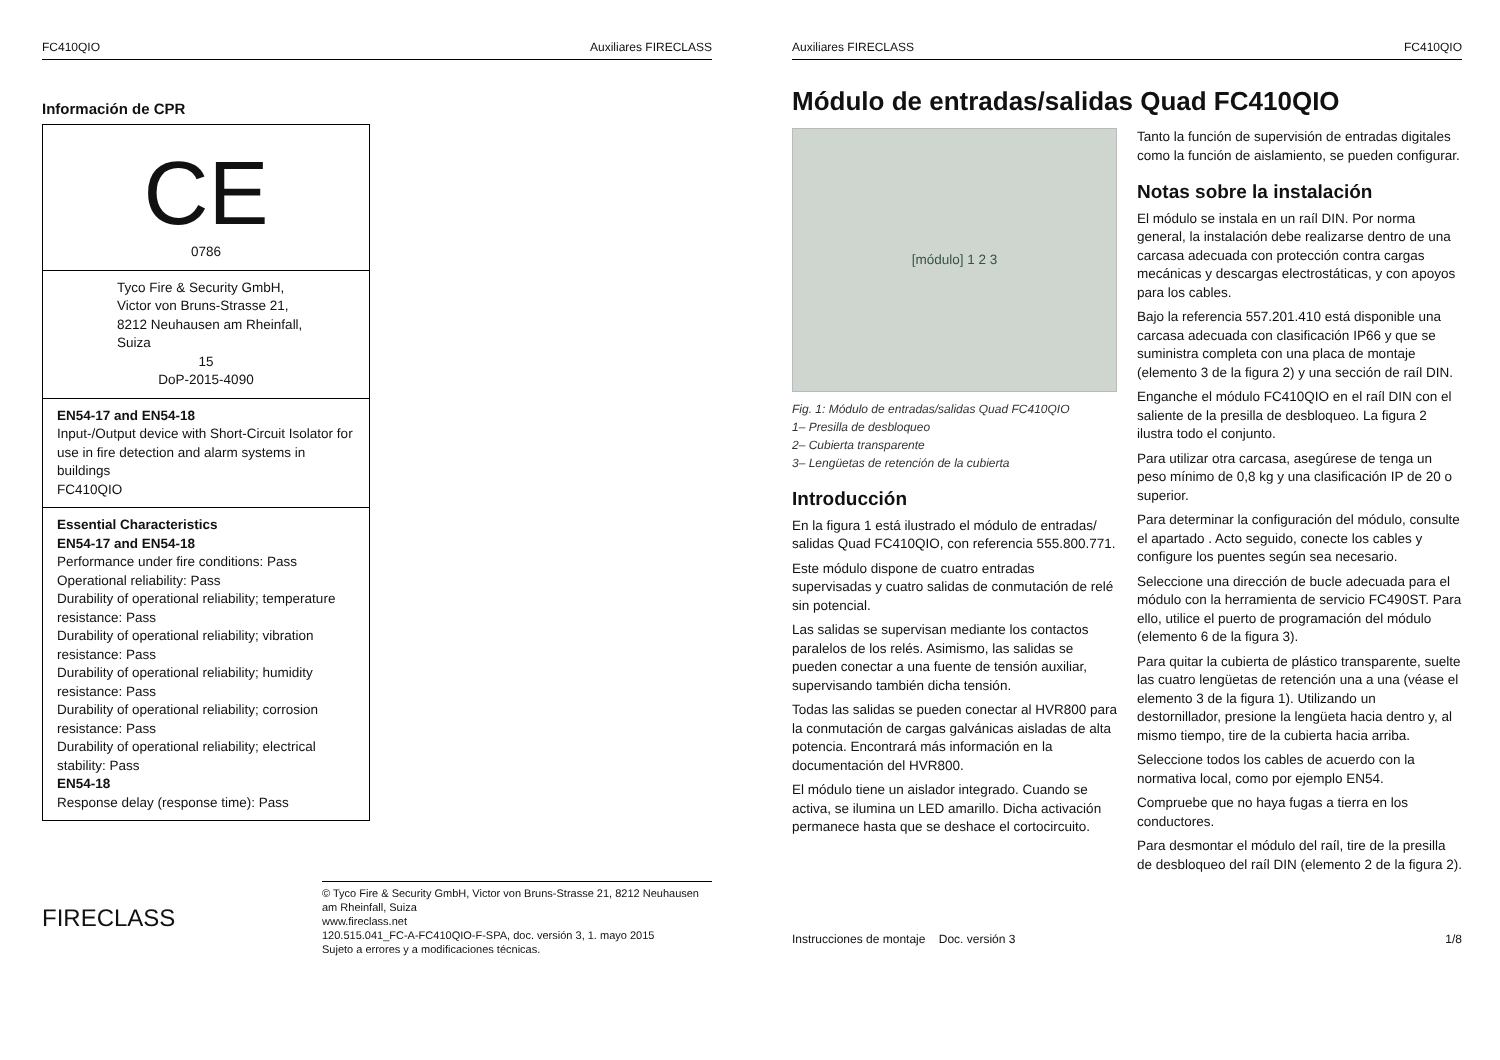FC410QIO Auxiliares FIRECLASS
Información de CPR
CE
0786
Tyco Fire & Security GmbH,
Victor von Bruns-Strasse 21,
8212 Neuhausen am Rheinfall,
Suiza
15
DoP-2015-4090
EN54-17 and EN54-18
Input-/Output device with Short-Circuit Isolator for use in fire detection and alarm systems in buildings
FC410QIO
Essential Characteristics
EN54-17 and EN54-18
Performance under fire conditions: Pass
Operational reliability: Pass
Durability of operational reliability; temperature resistance: Pass
Durability of operational reliability; vibration resistance: Pass
Durability of operational reliability; humidity resistance: Pass
Durability of operational reliability; corrosion resistance: Pass
Durability of operational reliability; electrical stability: Pass
EN54-18
Response delay (response time): Pass
FIRECLASS
© Tyco Fire & Security GmbH, Victor von Bruns-Strasse 21, 8212 Neuhausen am Rheinfall, Suiza
www.fireclass.net
120.515.041_FC-A-FC410QIO-F-SPA, doc. versión 3, 1. mayo 2015
Sujeto a errores y a modificaciones técnicas.
Auxiliares FIRECLASS FC410QIO
Módulo de entradas/salidas Quad FC410QIO
[módulo] 1 2 3
Fig. 1: Módulo de entradas/salidas Quad FC410QIO
1– Presilla de desbloqueo
2– Cubierta transparente
3– Lengüetas de retención de la cubierta
Introducción
En la figura 1 está ilustrado el módulo de entradas/ salidas Quad FC410QIO, con referencia 555.800.771.
Este módulo dispone de cuatro entradas supervisadas y cuatro salidas de conmutación de relé sin potencial.
Las salidas se supervisan mediante los contactos paralelos de los relés. Asimismo, las salidas se pueden conectar a una fuente de tensión auxiliar, supervisando también dicha tensión.
Todas las salidas se pueden conectar al HVR800 para la conmutación de cargas galvánicas aisladas de alta potencia. Encontrará más información en la documentación del HVR800.
El módulo tiene un aislador integrado. Cuando se activa, se ilumina un LED amarillo. Dicha activación permanece hasta que se deshace el cortocircuito.
Tanto la función de supervisión de entradas digitales como la función de aislamiento, se pueden configurar.
Notas sobre la instalación
El módulo se instala en un raíl DIN. Por norma general, la instalación debe realizarse dentro de una carcasa adecuada con protección contra cargas mecánicas y descargas electrostáticas, y con apoyos para los cables.
Bajo la referencia 557.201.410 está disponible una carcasa adecuada con clasificación IP66 y que se suministra completa con una placa de montaje (elemento 3 de la figura 2) y una sección de raíl DIN.
Enganche el módulo FC410QIO en el raíl DIN con el saliente de la presilla de desbloqueo. La figura 2 ilustra todo el conjunto.
Para utilizar otra carcasa, asegúrese de tenga un peso mínimo de 0,8 kg y una clasificación IP de 20 o superior.
Para determinar la configuración del módulo, consulte el apartado . Acto seguido, conecte los cables y configure los puentes según sea necesario.
Seleccione una dirección de bucle adecuada para el módulo con la herramienta de servicio FC490ST. Para ello, utilice el puerto de programación del módulo (elemento 6 de la figura 3).
Para quitar la cubierta de plástico transparente, suelte las cuatro lengüetas de retención una a una (véase el elemento 3 de la figura 1). Utilizando un destornillador, presione la lengüeta hacia dentro y, al mismo tiempo, tire de la cubierta hacia arriba.
Seleccione todos los cables de acuerdo con la normativa local, como por ejemplo EN54.
Compruebe que no haya fugas a tierra en los conductores.
Para desmontar el módulo del raíl, tire de la presilla de desbloqueo del raíl DIN (elemento 2 de la figura 2).
Instrucciones de montaje Doc. versión 3 1/8